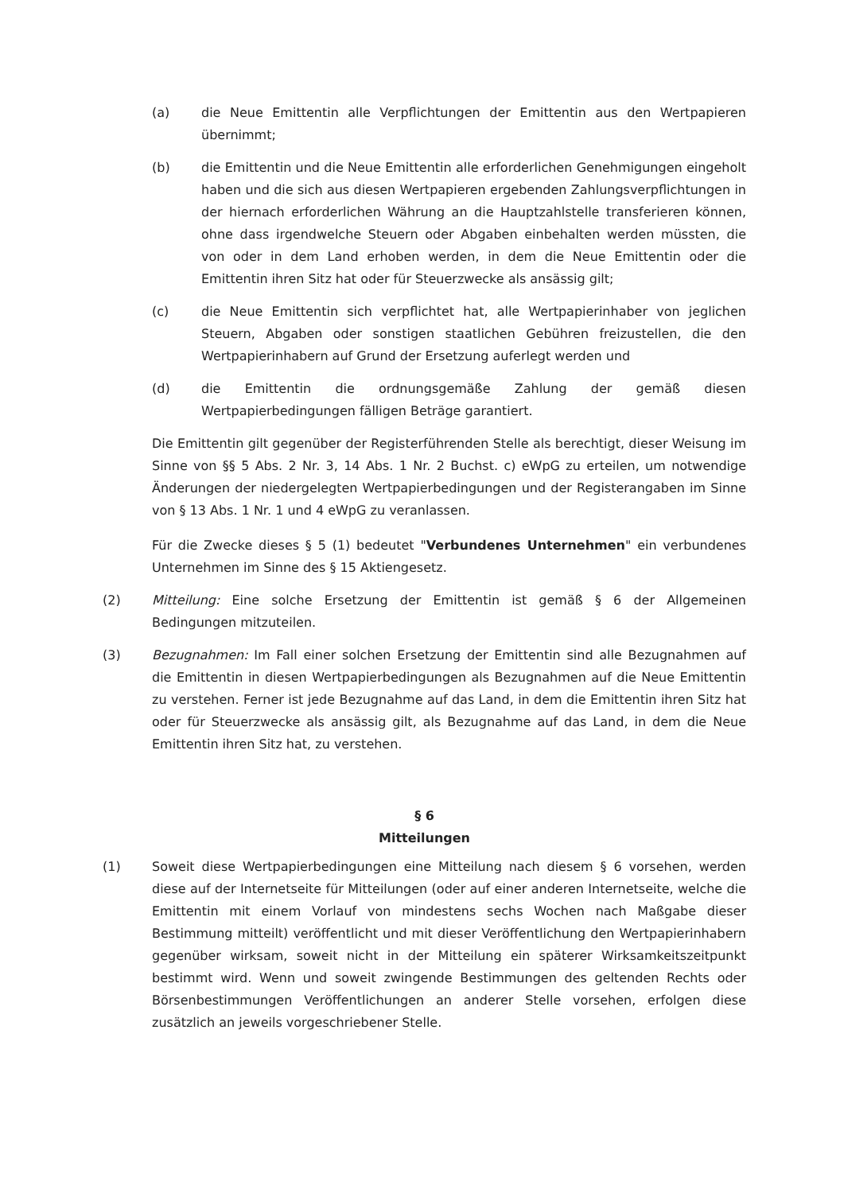(a) die Neue Emittentin alle Verpflichtungen der Emittentin aus den Wertpapieren übernimmt;
(b) die Emittentin und die Neue Emittentin alle erforderlichen Genehmigungen eingeholt haben und die sich aus diesen Wertpapieren ergebenden Zahlungsverpflichtungen in der hiernach erforderlichen Währung an die Hauptzahlstelle transferieren können, ohne dass irgendwelche Steuern oder Abgaben einbehalten werden müssten, die von oder in dem Land erhoben werden, in dem die Neue Emittentin oder die Emittentin ihren Sitz hat oder für Steuerzwecke als ansässig gilt;
(c) die Neue Emittentin sich verpflichtet hat, alle Wertpapierinhaber von jeglichen Steuern, Abgaben oder sonstigen staatlichen Gebühren freizustellen, die den Wertpapierinhabern auf Grund der Ersetzung auferlegt werden und
(d) die Emittentin die ordnungsgemäße Zahlung der gemäß diesen Wertpapierbedingungen fälligen Beträge garantiert.
Die Emittentin gilt gegenüber der Registerführenden Stelle als berechtigt, dieser Weisung im Sinne von §§ 5 Abs. 2 Nr. 3, 14 Abs. 1 Nr. 2 Buchst. c) eWpG zu erteilen, um notwendige Änderungen der niedergelegten Wertpapierbedingungen und der Registerangaben im Sinne von § 13 Abs. 1 Nr. 1 und 4 eWpG zu veranlassen.
Für die Zwecke dieses § 5 (1) bedeutet "Verbundenes Unternehmen" ein verbundenes Unternehmen im Sinne des § 15 Aktiengesetz.
(2) Mitteilung: Eine solche Ersetzung der Emittentin ist gemäß § 6 der Allgemeinen Bedingungen mitzuteilen.
(3) Bezugnahmen: Im Fall einer solchen Ersetzung der Emittentin sind alle Bezugnahmen auf die Emittentin in diesen Wertpapierbedingungen als Bezugnahmen auf die Neue Emittentin zu verstehen. Ferner ist jede Bezugnahme auf das Land, in dem die Emittentin ihren Sitz hat oder für Steuerzwecke als ansässig gilt, als Bezugnahme auf das Land, in dem die Neue Emittentin ihren Sitz hat, zu verstehen.
§ 6
Mitteilungen
(1) Soweit diese Wertpapierbedingungen eine Mitteilung nach diesem § 6 vorsehen, werden diese auf der Internetseite für Mitteilungen (oder auf einer anderen Internetseite, welche die Emittentin mit einem Vorlauf von mindestens sechs Wochen nach Maßgabe dieser Bestimmung mitteilt) veröffentlicht und mit dieser Veröffentlichung den Wertpapierinhabern gegenüber wirksam, soweit nicht in der Mitteilung ein späterer Wirksamkeitszeitpunkt bestimmt wird. Wenn und soweit zwingende Bestimmungen des geltenden Rechts oder Börsenbestimmungen Veröffentlichungen an anderer Stelle vorsehen, erfolgen diese zusätzlich an jeweils vorgeschriebener Stelle.